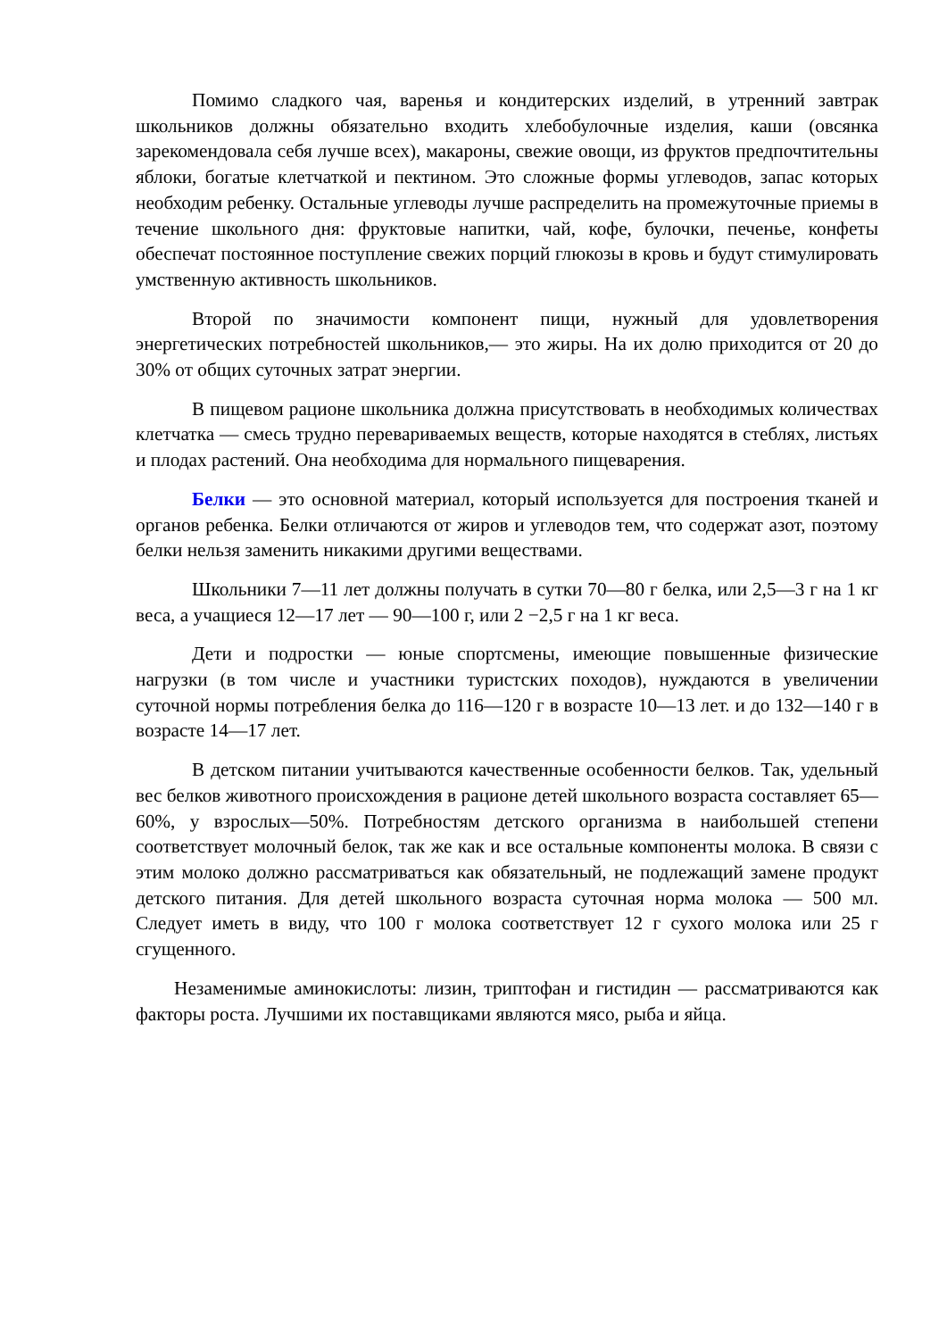Помимо сладкого чая, варенья и кондитерских изделий, в утренний завтрак школьников должны обязательно входить хлебобулочные изделия, каши (овсянка зарекомендовала себя лучше всех), макароны, свежие овощи, из фруктов предпочтительны яблоки, богатые клетчаткой и пектином. Это сложные формы углеводов, запас которых необходим ребенку. Остальные углеводы лучше распределить на промежуточные приемы в течение школьного дня: фруктовые напитки, чай, кофе, булочки, печенье, конфеты обеспечат постоянное поступление свежих порций глюкозы в кровь и будут стимулировать умственную активность школьников.
Второй по значимости компонент пищи, нужный для удовлетворения энергетических потребностей школьников,— это жиры. На их долю приходится от 20 до 30% от общих суточных затрат энергии.
В пищевом рационе школьника должна присутствовать в необходимых количествах клетчатка — смесь трудно перевариваемых веществ, которые находятся в стеблях, листьях и плодах растений. Она необходима для нормального пищеварения.
Белки — это основной материал, который используется для построения тканей и органов ребенка. Белки отличаются от жиров и углеводов тем, что содержат азот, поэтому белки нельзя заменить никакими другими веществами.
Школьники 7—11 лет должны получать в сутки 70—80 г белка, или 2,5—3 г на 1 кг веса, а учащиеся 12—17 лет — 90—100 г, или 2 −2,5 г на 1 кг веса.
Дети и подростки — юные спортсмены, имеющие повышенные физические нагрузки (в том числе и участники туристских походов), нуждаются в увеличении суточной нормы потребления белка до 116—120 г в возрасте 10—13 лет. и до 132—140 г в возрасте 14—17 лет.
В детском питании учитываются качественные особенности белков. Так, удельный вес белков животного происхождения в рационе детей школьного возраста составляет 65—60%, у взрослых—50%. Потребностям детского организма в наибольшей степени соответствует молочный белок, так же как и все остальные компоненты молока. В связи с этим молоко должно рассматриваться как обязательный, не подлежащий замене продукт детского питания. Для детей школьного возраста суточная норма молока — 500 мл. Следует иметь в виду, что 100 г молока соответствует 12 г сухого молока или 25 г сгущенного.
Незаменимые аминокислоты: лизин, триптофан и гистидин — рассматриваются как факторы роста. Лучшими их поставщиками являются мясо, рыба и яйца.